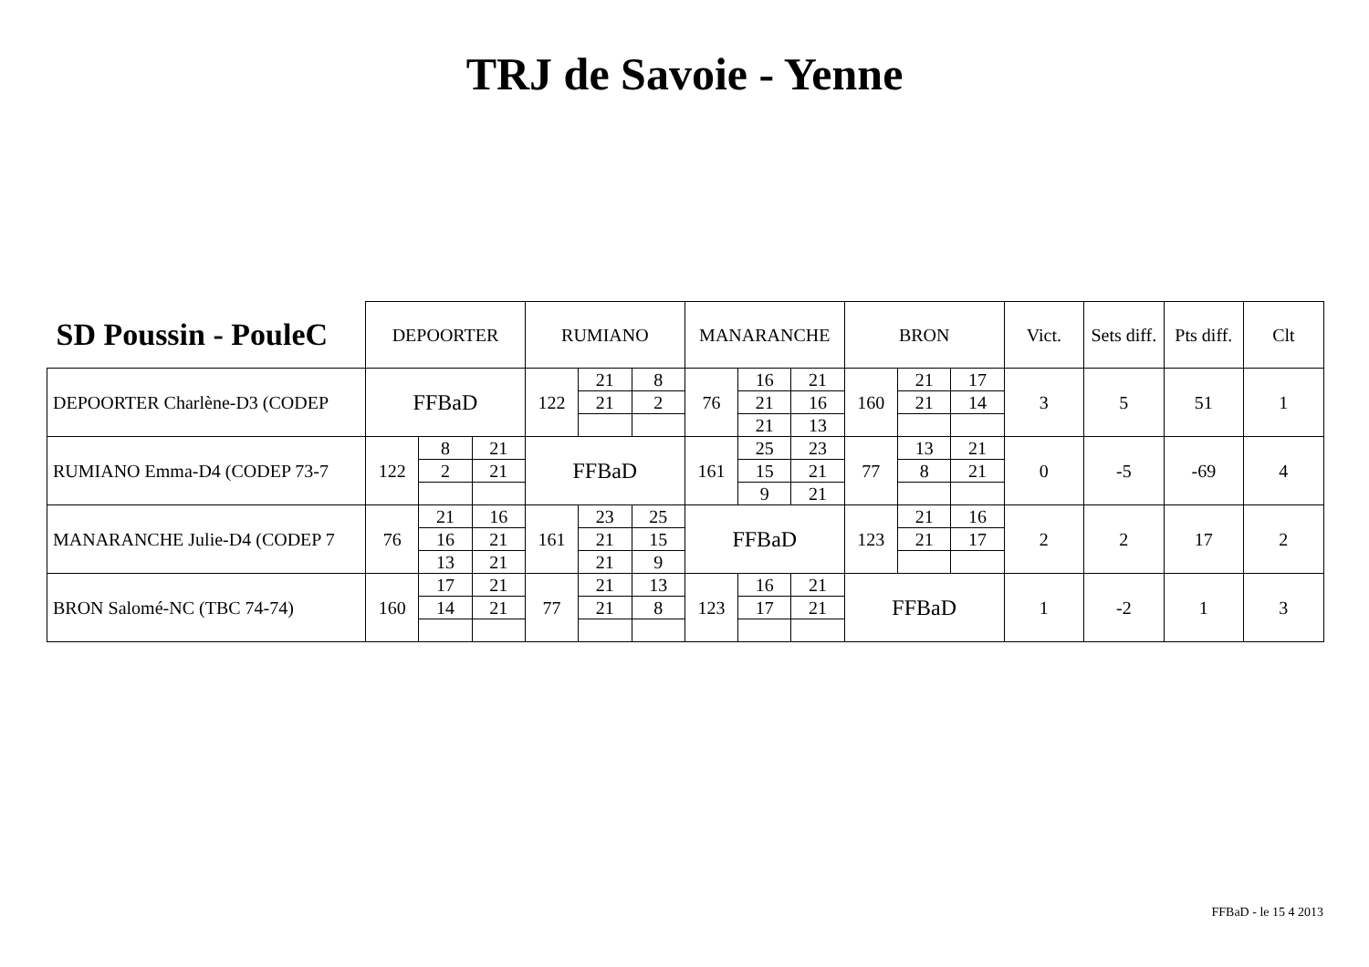TRJ de Savoie - Yenne
| SD Poussin - PouleC | DEPOORTER | | | RUMIANO | | | MANARANCHE | | | BRON | | | Vict. | Sets diff. | Pts diff. | Clt |
| --- | --- | --- | --- | --- | --- | --- | --- | --- | --- | --- | --- | --- | --- | --- | --- | --- |
| DEPOORTER Charlène-D3 (CODEP | FFBaD | | | 122 | 21 | 8 | 76 | 16 | 21 | 160 | 21 | 17 | 3 | 5 | 51 | 1 |
| | | | | | 21 | 2 | | 21 | 16 | | 21 | 14 | | | | |
| | | | | | | | | 21 | 13 | | | | | | | |
| RUMIANO Emma-D4 (CODEP 73-7 | 122 | 8 | 21 | FFBaD | | | 161 | 25 | 23 | 77 | 13 | 21 | 0 | -5 | -69 | 4 |
| | | 2 | 21 | | | | | 15 | 21 | | 8 | 21 | | | | |
| | | | | | | | | 9 | 21 | | | | | | | |
| MANARANCHE Julie-D4 (CODEP 7 | 76 | 21 | 16 | 161 | 23 | 25 | FFBaD | | | 123 | 21 | 16 | 2 | 2 | 17 | 2 |
| | | 16 | 21 | | 21 | 15 | | | | | 21 | 17 | | | | |
| | | 13 | 21 | | 21 | 9 | | | | | | | | | | |
| BRON Salomé-NC (TBC 74-74) | 160 | 17 | 21 | 77 | 21 | 13 | 123 | 16 | 21 | FFBaD | | | 1 | -2 | 1 | 3 |
| | | 14 | 21 | | 21 | 8 | | 17 | 21 | | | | | | | |
FFBaD - le 15 4 2013